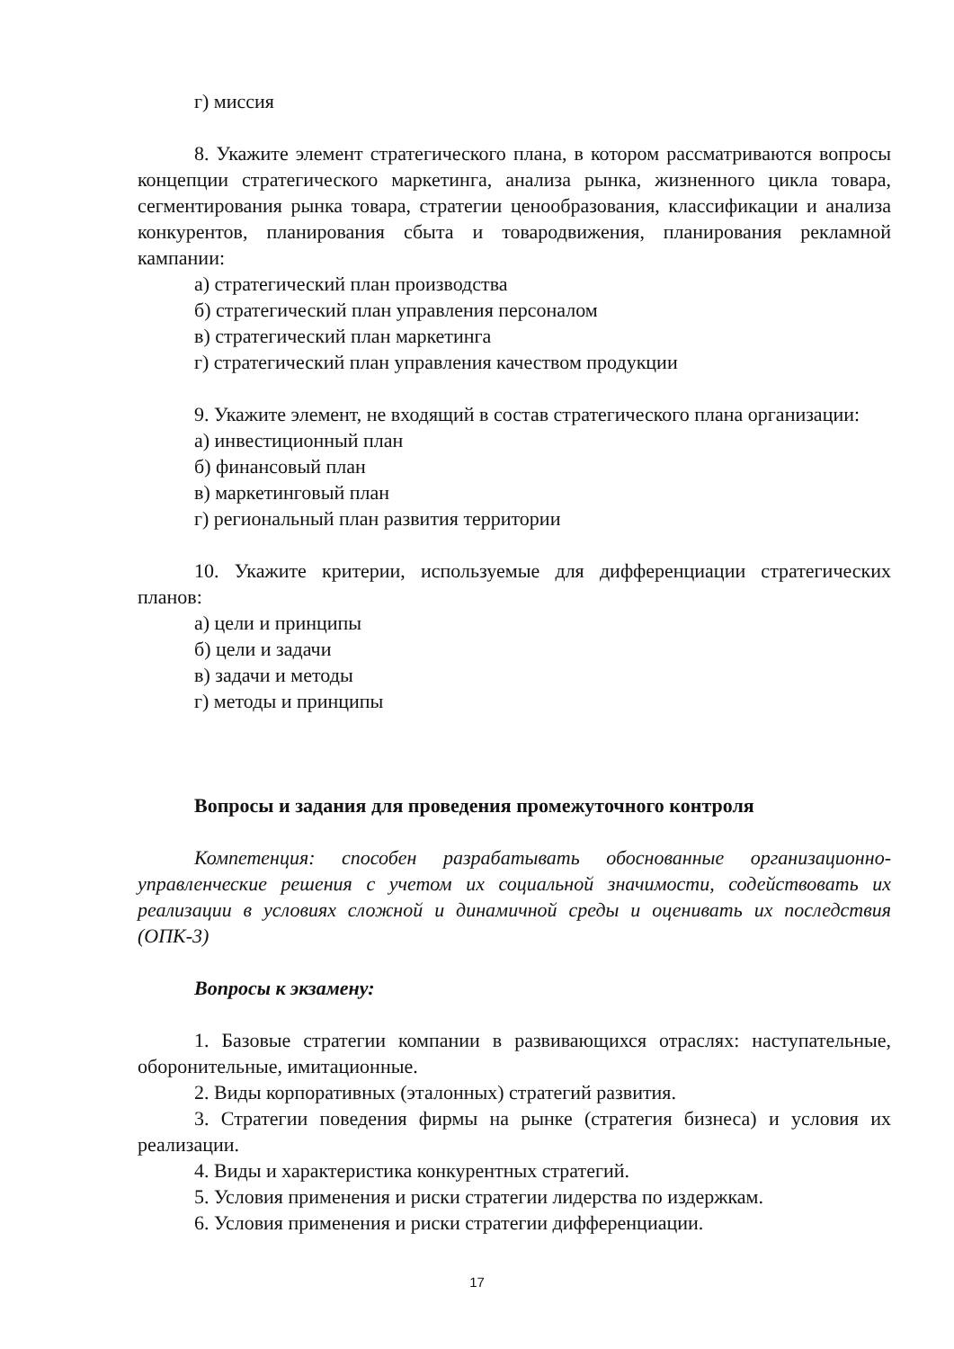г) миссия
8. Укажите элемент стратегического плана, в котором рассматриваются вопросы концепции стратегического маркетинга, анализа рынка, жизненного цикла товара, сегментирования рынка товара, стратегии ценообразования, классификации и анализа конкурентов, планирования сбыта и товародвижения, планирования рекламной кампании:
а) стратегический план производства
б) стратегический план управления персоналом
в) стратегический план маркетинга
г) стратегический план управления качеством продукции
9. Укажите элемент, не входящий в состав стратегического плана организации:
а) инвестиционный план
б) финансовый план
в) маркетинговый план
г) региональный план развития территории
10. Укажите критерии, используемые для дифференциации стратегических планов:
а) цели и принципы
б) цели и задачи
в) задачи и методы
г) методы и принципы
Вопросы и задания для проведения промежуточного контроля
Компетенция: способен разрабатывать обоснованные организационно-управленческие решения с учетом их социальной значимости, содействовать их реализации в условиях сложной и динамичной среды и оценивать их последствия (ОПК-3)
Вопросы к экзамену:
1. Базовые стратегии компании в развивающихся отраслях: наступательные, оборонительные, имитационные.
2. Виды корпоративных (эталонных) стратегий развития.
3. Стратегии поведения фирмы на рынке (стратегия бизнеса) и условия их реализации.
4. Виды и характеристика конкурентных стратегий.
5. Условия применения и риски стратегии лидерства по издержкам.
6. Условия применения и риски стратегии дифференциации.
17